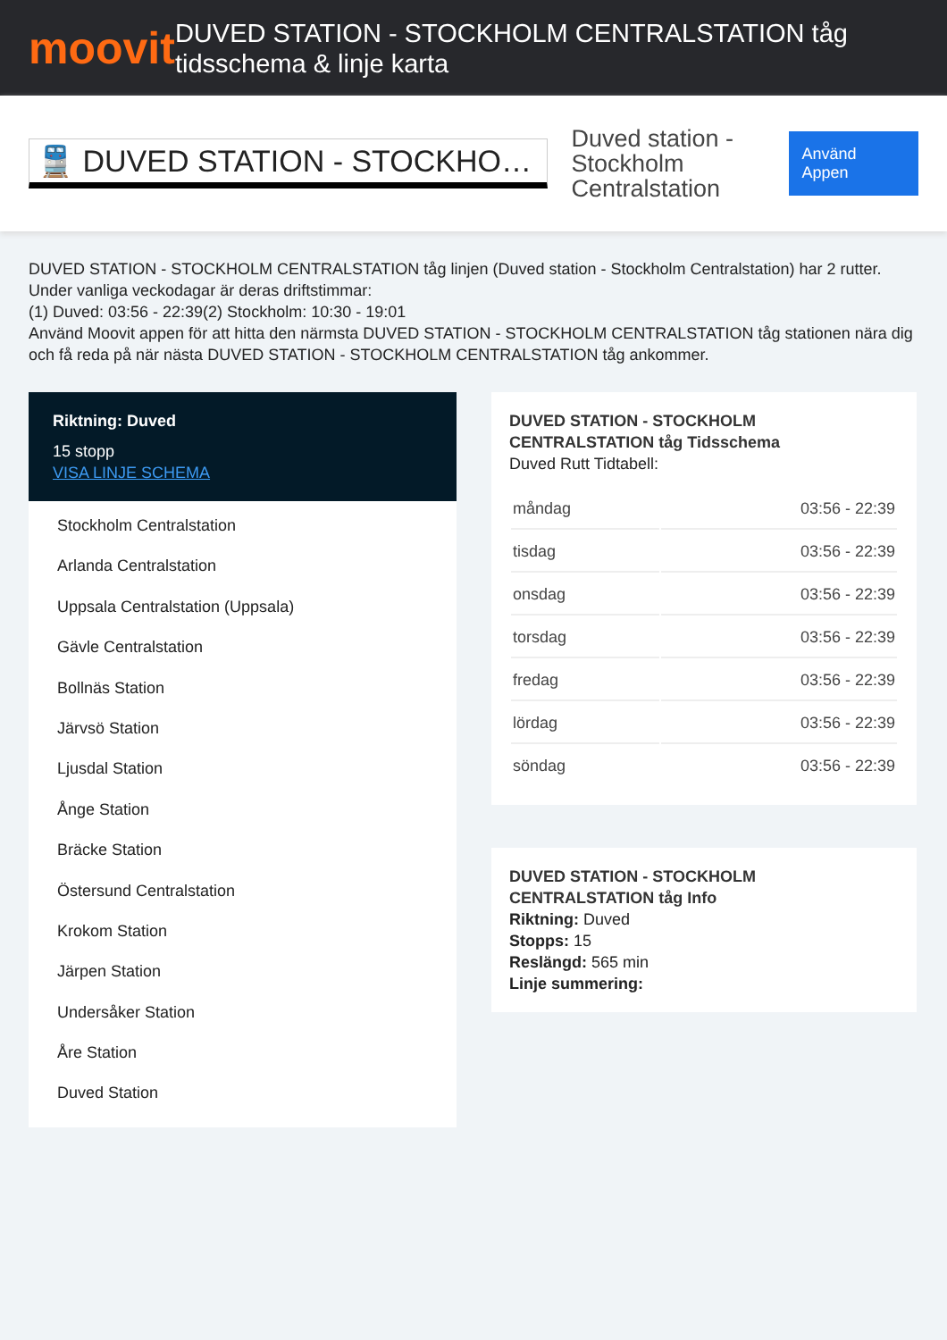moovit
DUVED STATION - STOCKHOLM CENTRALSTATION tåg tidsschema & linje karta
🚆 DUVED STATION - STOCKHO…
Duved station - Stockholm Centralstation
Använd Appen
DUVED STATION - STOCKHOLM CENTRALSTATION tåg linjen (Duved station - Stockholm Centralstation) har 2 rutter. Under vanliga veckodagar är deras driftstimmar:
(1) Duved: 03:56 - 22:39(2) Stockholm: 10:30 - 19:01
Använd Moovit appen för att hitta den närmsta DUVED STATION - STOCKHOLM CENTRALSTATION tåg stationen nära dig och få reda på när nästa DUVED STATION - STOCKHOLM CENTRALSTATION tåg ankommer.
Riktning: Duved
15 stopp
VISA LINJE SCHEMA
Stockholm Centralstation
Arlanda Centralstation
Uppsala Centralstation (Uppsala)
Gävle Centralstation
Bollnäs Station
Järvsö Station
Ljusdal Station
Ånge Station
Bräcke Station
Östersund Centralstation
Krokom Station
Järpen Station
Undersåker Station
Åre Station
Duved Station
DUVED STATION - STOCKHOLM CENTRALSTATION tåg Tidsschema
Duved Rutt Tidtabell:
| måndag | 03:56 - 22:39 |
| tisdag | 03:56 - 22:39 |
| onsdag | 03:56 - 22:39 |
| torsdag | 03:56 - 22:39 |
| fredag | 03:56 - 22:39 |
| lördag | 03:56 - 22:39 |
| söndag | 03:56 - 22:39 |
DUVED STATION - STOCKHOLM CENTRALSTATION tåg Info
Riktning: Duved
Stopps: 15
Reslängd: 565 min
Linje summering: